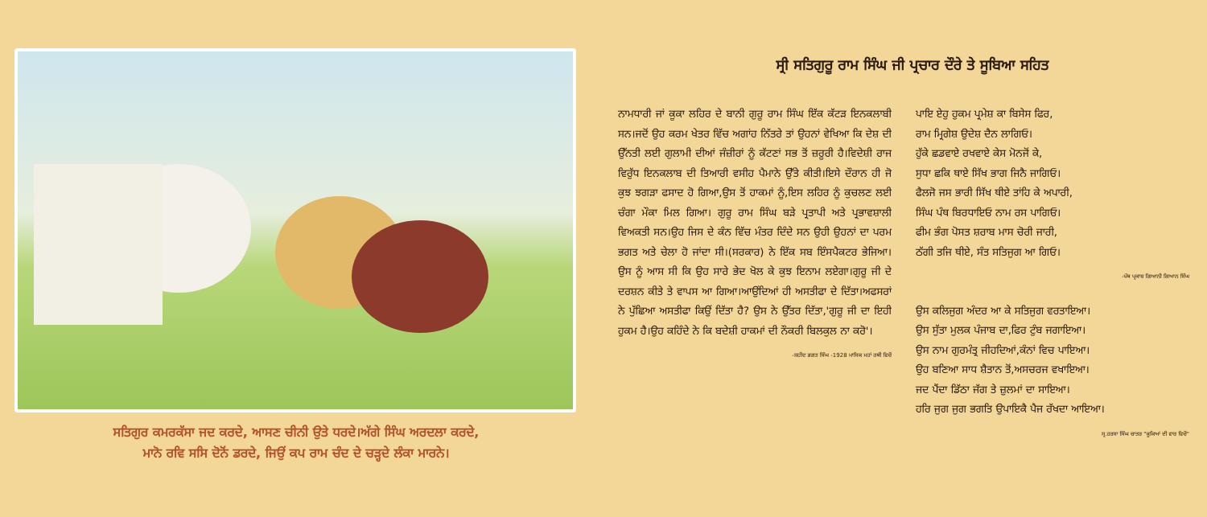ਸਤਿਗੁਰ ਕਮਰਕੱਸਾ ਜਦ ਕਰਦੇ, ਆਸਣ ਚੀਨੀ ਉਤੇ ਧਰਦੇ।ਅੱਗੇ ਸਿੰਘ ਅਰਦਲਾ ਕਰਦੇ,
ਮਾਨੋ ਰਵਿ ਸਸਿ ਦੋਨੋਂ ਡਰਦੇ, ਜਿਉਂ ਕਪ ਰਾਮ ਚੰਦ ਦੇ ਚੜ੍ਹਦੇ ਲੰਕਾ ਮਾਰਨੇ।
ਸ੍ਰੀ ਸਤਿਗੁਰੂ ਰਾਮ ਸਿੰਘ ਜੀ ਪ੍ਰਚਾਰ ਦੌਰੇ ਤੇ ਸੂਬਿਆ ਸਹਿਤ
ਨਾਮਧਾਰੀ ਜਾਂ ਕੂਕਾ ਲਹਿਰ ਦੇ ਬਾਨੀ ਗੁਰੂ ਰਾਮ ਸਿੰਘ ਇੱਕ ਕੱਟੜ ਇਨਕਲਾਬੀ ਸਨ।ਜਦੋਂ ਉਹ ਕਰਮ ਖੇਤਰ ਵਿੱਚ ਅਗਾਂਹ ਨਿੱਤਰੇ ਤਾਂ ਉਹਨਾਂ ਵੇਖਿਆ ਕਿ ਦੇਸ਼ ਦੀ ਉੱਨਤੀ ਲਈ ਗੁਲਾਮੀ ਦੀਆਂ ਜੰਜ਼ੀਰਾਂ ਨੂੰ ਕੱਟਣਾਂ ਸਭ ਤੋਂ ਜ਼ਰੂਰੀ ਹੈ।ਵਿਦੇਸ਼ੀ ਰਾਜ ਵਿਰੁੱਧ ਇਨਕਲਾਬ ਦੀ ਤਿਆਰੀ ਵਸੀਹ ਪੈਮਾਨੇ ਉੱਤੇ ਕੀਤੀ।ਇਸੇ ਦੌਰਾਨ ਹੀ ਜੋ ਕੁਝ ਝਗੜਾ ਫਸਾਦ ਹੋ ਗਿਆ,ਉਸ ਤੋਂ ਹਾਕਮਾਂ ਨੂੰ,ਇਸ ਲਹਿਰ ਨੂੰ ਕੁਚਲਣ ਲਈ ਚੰਗਾ ਮੌਕਾ ਮਿਲ ਗਿਆ। ਗੁਰੂ ਰਾਮ ਸਿੰਘ ਬੜੇ ਪ੍ਰਤਾਪੀ ਅਤੇ ਪ੍ਰਭਾਵਸ਼ਾਲੀ ਵਿਅਕਤੀ ਸਨ।ਉਹ ਜਿਸ ਦੇ ਕੰਨ ਵਿੱਚ ਮੰਤਰ ਦਿੰਦੇ ਸਨ ਉਹੀ ਉਹਨਾਂ ਦਾ ਪਰਮ ਭਗਤ ਅਤੇ ਚੇਲਾ ਹੋ ਜਾਂਦਾ ਸੀ।(ਸਰਕਾਰ) ਨੇ ਇੱਕ ਸਬ ਇੰਸਪੈਕਟਰ ਭੇਜਿਆ।ਉਸ ਨੂੰ ਆਸ ਸੀ ਕਿ ਉਹ ਸਾਰੇ ਭੇਦ ਖੋਲ ਕੇ ਕੁਝ ਇਨਾਮ ਲਏਗਾ।ਗੁਰੂ ਜੀ ਦੇ ਦਰਸ਼ਨ ਕੀਤੇ ਤੇ ਵਾਪਸ ਆ ਗਿਆ।ਆਉਂਦਿਆਂ ਹੀ ਅਸਤੀਫਾ ਦੇ ਦਿੱਤਾ।ਅਫਸਰਾਂ ਨੇ ਪੁੱਛਿਆ ਅਸਤੀਫਾ ਕਿਉਂ ਦਿੱਤਾ ਹੈ? ਉਸ ਨੇ ਉੱਤਰ ਦਿੱਤਾ,'ਗੁਰੂ ਜੀ ਦਾ ਇਹੀ ਹੁਕਮ ਹੈ।ਉਹ ਕਹਿੰਦੇ ਨੇ ਕਿ ਬਦੇਸ਼ੀ ਹਾਕਮਾਂ ਦੀ ਨੌਕਰੀ ਬਿਲਕੁਲ ਨਾ ਕਰੋ'।
-ਸ਼ਹੀਦ ਭਗਤ ਸਿੰਘ -1928 ਮਾਸਿਕ ਮਹਾਂ ਰਥੀ ਵਿਚੋਂ
ਪਾਇ ਏਹੁ ਹੁਕਮ ਪ੍ਰਮੇਸ਼ ਕਾ ਬਿਸੇਸ ਫਿਰ,
ਰਾਮ ਮ੍ਰਿਗੇਸ਼ ਉਦੇਸ਼ ਦੈਨ ਲਾਗਿਓ।
ਹੁੱਕੇ ਛਡਵਾਏ ਰਖਵਾਏ ਕੇਸ ਮੋਨਜੋਂ ਕੇ,
ਸੁਧਾ ਛਕਿ ਥਾਏ ਸਿੱਖ ਭਾਗ ਜਿਨੈ ਜਾਗਿਓ।
ਫੈਲਜੋ ਜਸ ਭਾਰੀ ਸਿੱਖ ਥੀਏ ਤਾਂਹਿ ਕੇ ਅਪਾਰੀ,
ਸਿੰਘ ਪੰਥ ਬਿਰਧਾਇਓ ਨਾਮ ਰਸ ਪਾਗਿਓ।
ਫੀਮ ਭੰਗ ਪੋਸਤ ਸ਼ਰਾਬ ਮਾਸ ਚੋਰੀ ਜਾਰੀ,
ਠੱਗੀ ਤਜਿ ਥੀਏ, ਸੰਤ ਸਤਿਜੁਗ ਆ ਗਿਓ।
-ਪੰਥ ਪ੍ਰਕਾਸ਼ ਗਿਆਨੀ ਗਿਆਨ ਸਿੰਘ
ਉਸ ਕਲਿਜੁਗ ਅੰਦਰ ਆ ਕੇ ਸਤਿਜੁਗ ਵਰਤਾਇਆ।
ਉਸ ਸੁੱਤਾ ਮੁਲਕ ਪੰਜਾਬ ਦਾ,ਫਿਰ ਟੁੰਬ ਜਗਾਇਆ।
ਉਸ ਨਾਮ ਗੁਰਮੰਤ੍ਰ ਜੀਹਦਿਆਂ,ਕੰਨਾਂ ਵਿਚ ਪਾਇਆ।
ਉਹ ਬਣਿਆ ਸਾਧ ਸ਼ੈਤਾਨ ਤੋਂ,ਅਸਚਰਜ ਵਖਾਇਆ।
ਜਦ ਪੈਂਦਾ ਡਿੱਠਾ ਜੱਗ ਤੇ ਜ਼ੁਲਮਾਂ ਦਾ ਸਾਇਆ।
ਹਰਿ ਜੁਗ ਜੁਗ ਭਗਤਿ ਉਪਾਇਕੈ ਪੈਜ ਰੱਖਦਾ ਆਇਆ।
ਸ੍ਰ.ਹਰਸਾ ਸਿੰਘ ਚਾਤਰ "ਕੂਕਿਆਂ ਦੀ ਵਾਰ ਵਿਚੋਂ"